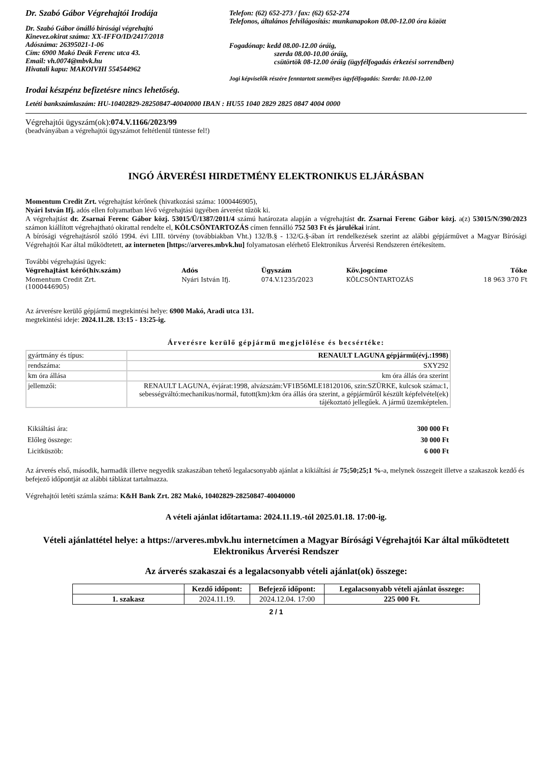Dr. Szabó Gábor Végrehajtói Irodája
Dr. Szabó Gábor önálló bírósági végrehajtó
Kinevez.okirat száma: XX-IFFO/ID/2417/2018
Adószáma: 26395021-1-06
Cím: 6900 Makó Deák Ferenc utca 43.
Email: vh.0074@mbvk.hu
Hivatali kapu: MAKOIVHI 554544962
Telefon: (62) 652-273 / fax: (62) 652-274
Telefonos, általános felvilágosítás: munkanapokon 08.00-12.00 óra között
Fogadónap: kedd 08.00-12.00 óráig,
szerda 08.00-10.00 óráig,
csütörtök 08-12.00 óráig (ügyfélfogadás érkezési sorrendben)
Jogi képviselők részére fenntartott személyes ügyfélfogadás: Szerda: 10.00-12.00
Irodai készpénz befizetésre nincs lehetőség.
Letéti bankszámlaszám: HU-10402829-28250847-40040000 IBAN : HU55 1040 2829 2825 0847 4004 0000
Végrehajtói ügyszám(ok):074.V.1166/2023/99
(beadványában a végrehajtói ügyszámot feltétlenül tüntesse fel!)
INGÓ ÁRVERÉSI HIRDETMÉNY ELEKTRONIKUS ELJÁRÁSBAN
Momentum Credit Zrt. végrehajtást kérőnek (hivatkozási száma: 1000446905),
Nyári István Ifj. adós ellen folyamatban lévő végrehajtási ügyében árverést tűzök ki.
A végrehajtást dr. Zsarnai Ferenc Gábor közj. 53015/Ü/1387/2011/4 számú határozata alapján a végrehajtást dr. Zsarnai Ferenc Gábor közj. a(z) 53015/N/390/2023 számon kiállított végrehajtható okirattal rendelte el, KÖLCSÖNTARTOZÁS címen fennálló 752 503 Ft és járulékai iránt.
A bírósági végrehajtásról szóló 1994. évi LIII. törvény (továbbiakban Vht.) 132/B.§ - 132/G.§-ában írt rendelkezések szerint az alábbi gépjárművet a Magyar Bírósági Végrehajtói Kar által működtetett, az interneten [https://arveres.mbvk.hu] folyamatosan elérhető Elektronikus Árverési Rendszeren értékesítem.
További végrehajtási ügyek:
| Végrehajtást kérő(hiv.szám) | Adós | Ügyszám | Köv.jogcíme | Tőke |
| --- | --- | --- | --- | --- |
| Momentum Credit Zrt. (1000446905) | Nyári István Ifj. | 074.V.1235/2023 | KÖLCSÖNTARTOZÁS | 18 963 370 Ft |
Az árverésre kerülő gépjármű megtekintési helye: 6900 Makó, Aradi utca 131.
megtekintési ideje: 2024.11.28. 13:15 - 13:25-ig.
Árverésre kerülő gépjármű megjelölése és becsértéke:
| gyártmány és típus: | RENAULT LAGUNA gépjármű(évj.:1998) |
| rendszáma: | SXY292 |
| km óra állása | km óra állás óra szerint |
| jellemzői: | RENAULT LAGUNA, évjárat:1998, alvázszám:VF1B56MLE18120106, szin:SZÜRKE, kulcsok száma:1, sebességváltó:mechanikus/normál, futott(km):km óra állás óra szerint, a gépjárműről készült képfelvétel(ek) tájékoztató jellegűek. A jármű üzemképtelen. |
| Kikiáltási ára: | 300 000 Ft |
| Előleg összege: | 30 000 Ft |
| Licitküszöb: | 6 000 Ft |
Az árverés első, második, harmadik illetve negyedik szakaszában tehető legalacsonyabb ajánlat a kikiáltási ár 75;50;25;1 %-a, melynek összegeit illetve a szakaszok kezdő és befejező időpontját az alábbi táblázat tartalmazza.
Végrehajtói letéti számla száma: K&H Bank Zrt. 282 Makó, 10402829-28250847-40040000
A vételi ajánlat időtartama: 2024.11.19.-tól 2025.01.18. 17:00-ig.
Vételi ajánlattétel helye: a https://arveres.mbvk.hu internetcímen a Magyar Bírósági Végrehajtói Kar által működtetett Elektronikus Árverési Rendszer
Az árverés szakaszai és a legalacsonyabb vételi ajánlat(ok) összege:
| | Kezdő időpont: | Befejező időpont: | Legalacsonyabb vételi ajánlat összege: |
| --- | --- | --- | --- |
| 1. szakasz | 2024.11.19. | 2024.12.04. 17:00 | 225 000 Ft. |
2 / 1